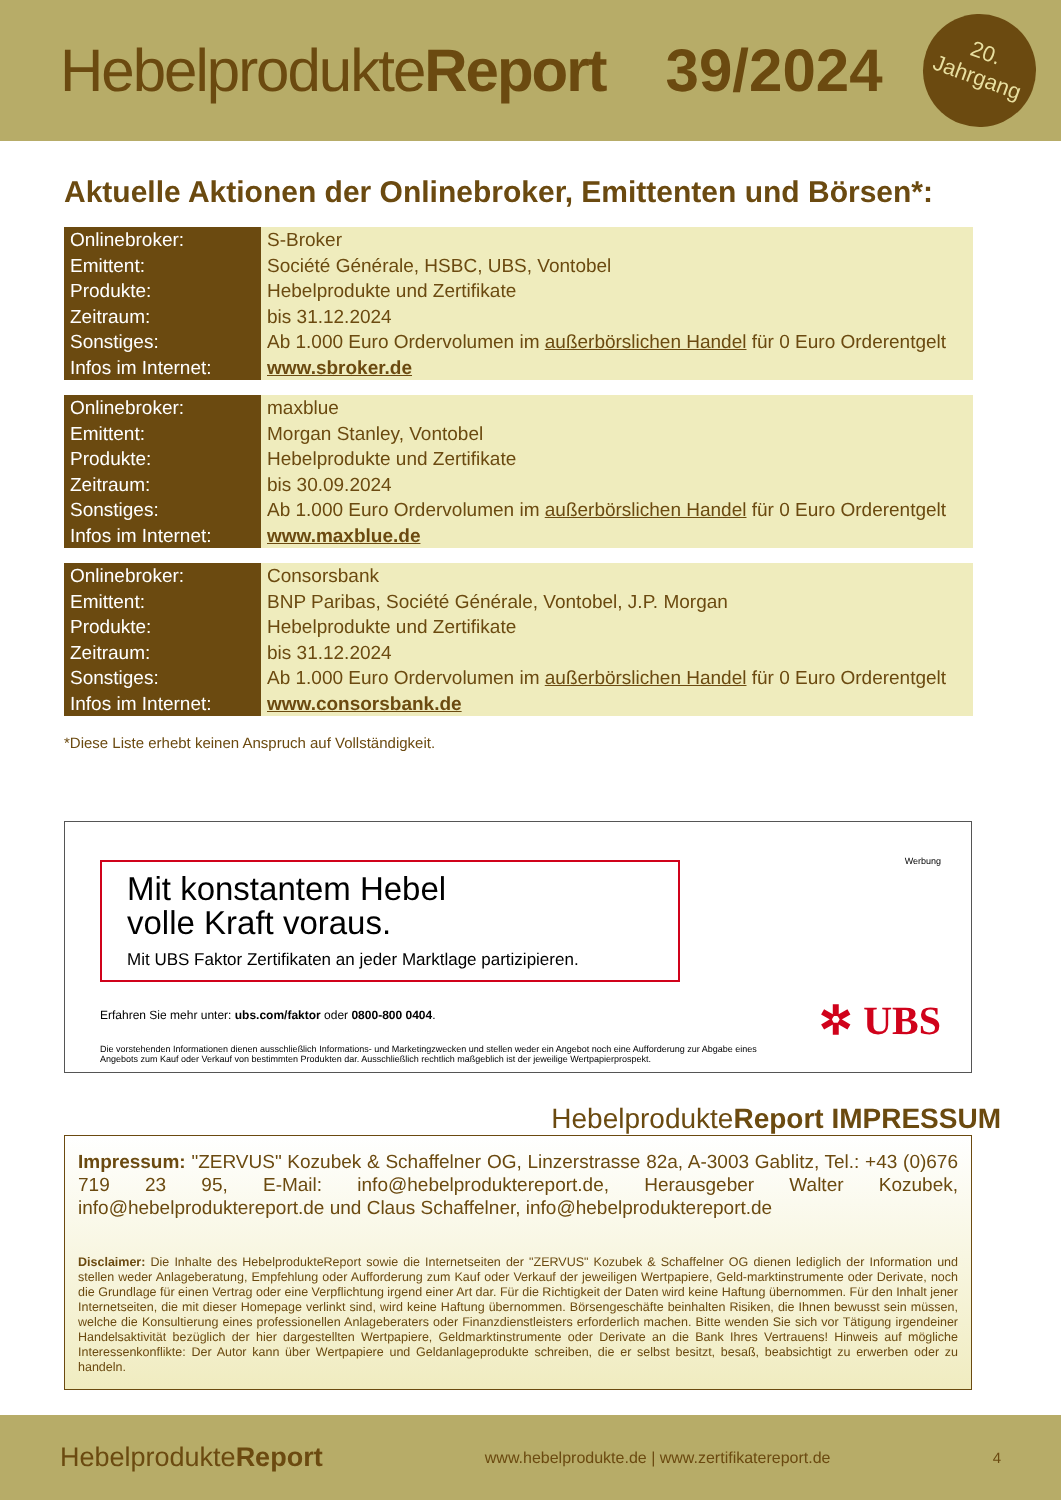HebelprodukteReport 39/2024
20.
Jahrgang
Aktuelle Aktionen der Onlinebroker, Emittenten und Börsen*:
| Onlinebroker: | S-Broker |
| Emittent: | Société Générale, HSBC, UBS, Vontobel |
| Produkte: | Hebelprodukte und Zertifikate |
| Zeitraum: | bis 31.12.2024 |
| Sonstiges: | Ab 1.000 Euro Ordervolumen im außerbörslichen Handel für 0 Euro Orderentgelt |
| Infos im Internet: | www.sbroker.de |
| Onlinebroker: | maxblue |
| Emittent: | Morgan Stanley, Vontobel |
| Produkte: | Hebelprodukte und Zertifikate |
| Zeitraum: | bis 30.09.2024 |
| Sonstiges: | Ab 1.000 Euro Ordervolumen im außerbörslichen Handel für 0 Euro Orderentgelt |
| Infos im Internet: | www.maxblue.de |
| Onlinebroker: | Consorsbank |
| Emittent: | BNP Paribas, Société Générale, Vontobel, J.P. Morgan |
| Produkte: | Hebelprodukte und Zertifikate |
| Zeitraum: | bis 31.12.2024 |
| Sonstiges: | Ab 1.000 Euro Ordervolumen im außerbörslichen Handel für 0 Euro Orderentgelt |
| Infos im Internet: | www.consorsbank.de |
*Diese Liste erhebt keinen Anspruch auf Vollständigkeit.
Mit konstantem Hebel
volle Kraft voraus.
Mit UBS Faktor Zertifikaten an jeder Marktlage partizipieren.
Werbung
Erfahren Sie mehr unter: ubs.com/faktor oder 0800-800 0404.
Die vorstehenden Informationen dienen ausschließlich Informations- und Marketingzwecken und stellen weder ein Angebot noch eine Aufforderung zur Abgabe eines Angebots zum Kauf oder Verkauf von bestimmten Produkten dar. Ausschließlich rechtlich maßgeblich ist der jeweilige Wertpapierprospekt.
✲ UBS
Hebelprodukte Report IMPRESSUM
Impressum: "ZERVUS" Kozubek & Schaffelner OG, Linzerstrasse 82a, A-3003 Gablitz, Tel.: +43 (0)676 719 23 95, E-Mail: info@hebelproduktereport.de, Herausgeber Walter Kozubek, info@hebelproduktereport.de und Claus Schaffelner, info@hebelproduktereport.de
Disclaimer: Die Inhalte des HebelprodukteReport sowie die Internetseiten der "ZERVUS" Kozubek & Schaffelner OG dienen lediglich der Information und stellen weder Anlageberatung, Empfehlung oder Aufforderung zum Kauf oder Verkauf der jeweiligen Wertpapiere, Geld-marktinstrumente oder Derivate, noch die Grundlage für einen Vertrag oder eine Verpflichtung irgend einer Art dar. Für die Richtigkeit der Daten wird keine Haftung übernommen. Für den Inhalt jener Internetseiten, die mit dieser Homepage verlinkt sind, wird keine Haftung übernommen. Börsengeschäfte beinhalten Risiken, die Ihnen bewusst sein müssen, welche die Konsultierung eines professionellen Anlageberaters oder Finanzdienstleisters erforderlich machen. Bitte wenden Sie sich vor Tätigung irgendeiner Handelsaktivität bezüglich der hier dargestellten Wertpapiere, Geldmarktinstrumente oder Derivate an die Bank Ihres Vertrauens! Hinweis auf mögliche Interessenkonflikte: Der Autor kann über Wertpapiere und Geldanlageprodukte schreiben, die er selbst besitzt, besaß, beabsichtigt zu erwerben oder zu handeln.
HebelprodukteReport www.hebelprodukte.de | www.zertifikatereport.de 4